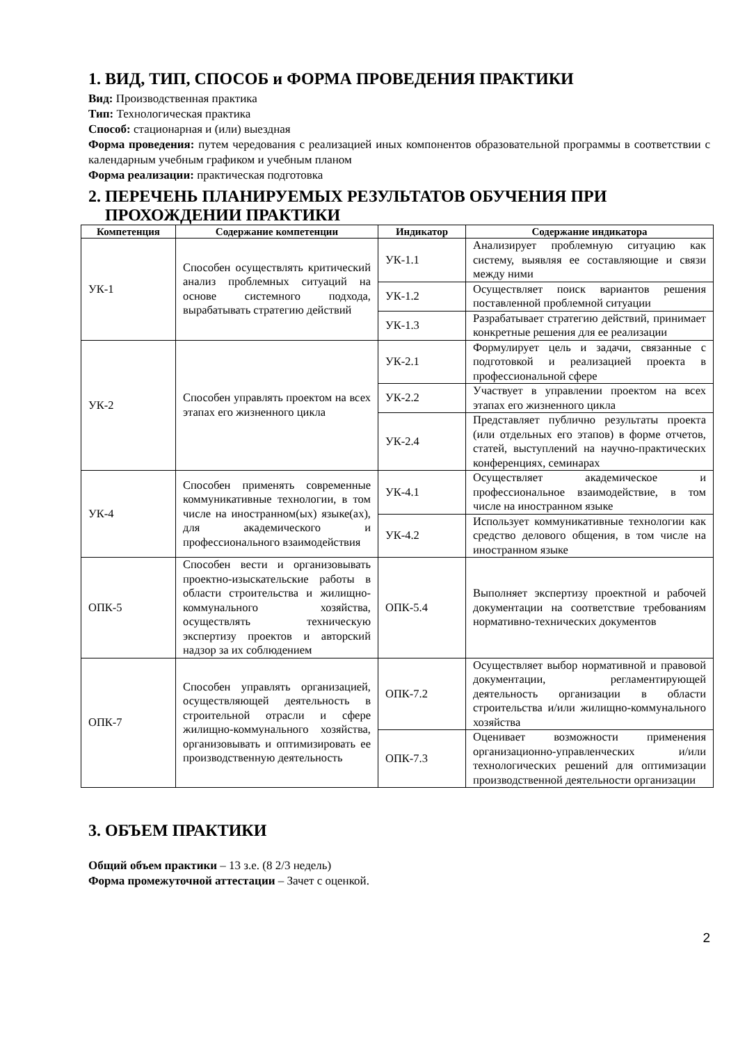1. ВИД, ТИП, СПОСОБ и ФОРМА ПРОВЕДЕНИЯ ПРАКТИКИ
Вид: Производственная практика
Тип: Технологическая практика
Способ: стационарная и (или) выездная
Форма проведения: путем чередования с реализацией иных компонентов образовательной программы в соответствии с календарным учебным графиком и учебным планом
Форма реализации: практическая подготовка
2. ПЕРЕЧЕНЬ ПЛАНИРУЕМЫХ РЕЗУЛЬТАТОВ ОБУЧЕНИЯ ПРИ
ПРОХОЖДЕНИИ ПРАКТИКИ
| Компетенция | Содержание компетенции | Индикатор | Содержание индикатора |
| --- | --- | --- | --- |
| УК-1 | Способен осуществлять критический анализ проблемных ситуаций на основе системного подхода, вырабатывать стратегию действий | УК-1.1 | Анализирует проблемную ситуацию как систему, выявляя ее составляющие и связи между ними |
| | | УК-1.2 | Осуществляет поиск вариантов решения поставленной проблемной ситуации |
| | | УК-1.3 | Разрабатывает стратегию действий, принимает конкретные решения для ее реализации |
| УК-2 | Способен управлять проектом на всех этапах его жизненного цикла | УК-2.1 | Формулирует цель и задачи, связанные с подготовкой и реализацией проекта в профессиональной сфере |
| | | УК-2.2 | Участвует в управлении проектом на всех этапах его жизненного цикла |
| | | УК-2.4 | Представляет публично результаты проекта (или отдельных его этапов) в форме отчетов, статей, выступлений на научно-практических конференциях, семинарах |
| УК-4 | Способен применять современные коммуникативные технологии, в том числе на иностранном(ых) языке(ах), для академического и профессионального взаимодействия | УК-4.1 | Осуществляет академическое и профессиональное взаимодействие, в том числе на иностранном языке |
| | | УК-4.2 | Использует коммуникативные технологии как средство делового общения, в том числе на иностранном языке |
| ОПК-5 | Способен вести и организовывать проектно-изыскательские работы в области строительства и жилищно-коммунального хозяйства, осуществлять техническую экспертизу проектов и авторский надзор за их соблюдением | ОПК-5.4 | Выполняет экспертизу проектной и рабочей документации на соответствие требованиям нормативно-технических документов |
| ОПК-7 | Способен управлять организацией, осуществляющей деятельность в строительной отрасли и сфере жилищно-коммунального хозяйства, организовывать и оптимизировать ее производственную деятельность | ОПК-7.2 | Осуществляет выбор нормативной и правовой документации, регламентирующей деятельность организации в области строительства и/или жилищно-коммунального хозяйства |
| | | ОПК-7.3 | Оценивает возможности применения организационно-управленческих и/или технологических решений для оптимизации производственной деятельности организации |
3. ОБЪЕМ ПРАКТИКИ
Общий объем практики – 13 з.е. (8 2/3 недель)
Форма промежуточной аттестации – Зачет с оценкой.
2